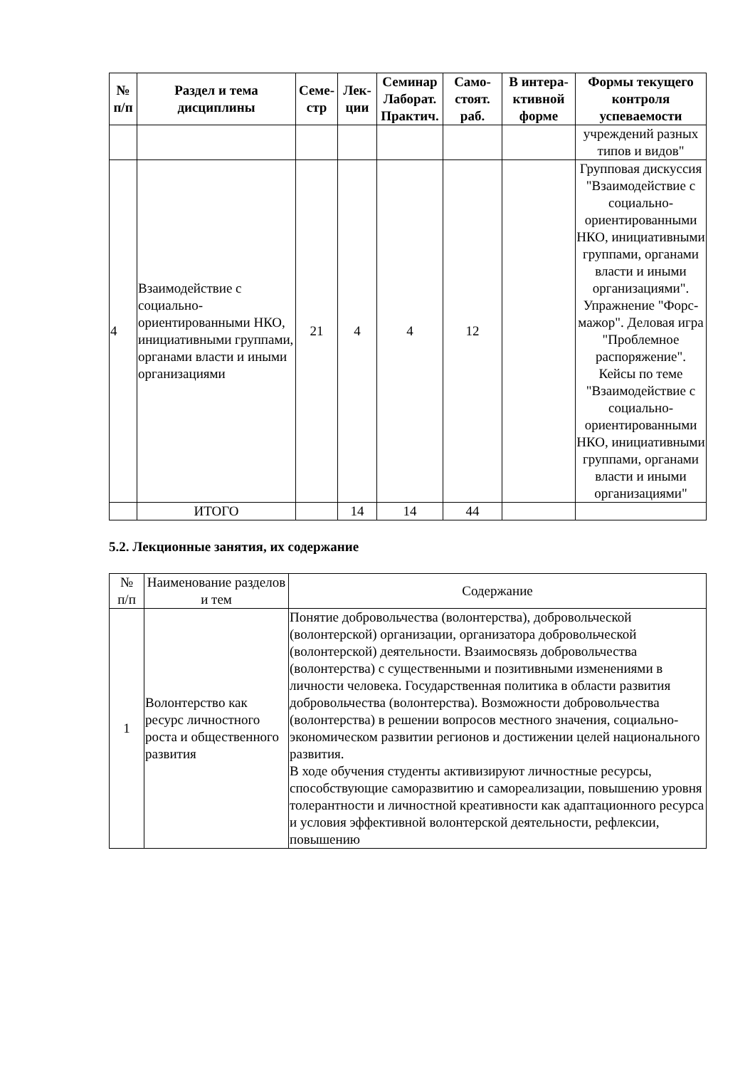| № п/п | Раздел и тема дисциплины | Семе- стр | Лек- ции | Семинар Лаборат. Практич. | Само- стоят. раб. | В интера- ктивной форме | Формы текущего контроля успеваемости |
| --- | --- | --- | --- | --- | --- | --- | --- |
| | | | | | | | учреждений разных типов и видов" |
| 4 | Взаимодействие с социально-ориентированными НКО, инициативными группами, органами власти и иными организациями | 21 | 4 | 4 | 12 | | Групповая дискуссия "Взаимодействие с социально-ориентированными НКО, инициативными группами, органами власти и иными организациями". Упражнение "Форс-мажор". Деловая игра "Проблемное распоряжение". Кейсы по теме "Взаимодействие с социально-ориентированными НКО, инициативными группами, органами власти и иными организациями" |
| | ИТОГО | | 14 | 14 | 44 | | |
5.2. Лекционные занятия, их содержание
| № п/п | Наименование разделов и тем | Содержание |
| 1 | Волонтерство как ресурс личностного роста и общественного развития | Понятие добровольчества (волонтерства), добровольческой (волонтерской) организации, организатора добровольческой (волонтерской) деятельности. Взаимосвязь добровольчества (волонтерства) с существенными и позитивными изменениями в личности человека. Государственная политика в области развития добровольчества (волонтерства). Возможности добровольчества (волонтерства) в решении вопросов местного значения, социально-экономическом развитии регионов и достижении целей национального развития. В ходе обучения студенты активизируют личностные ресурсы, способствующие саморазвитию и самореализации, повышению уровня толерантности и личностной креативности как адаптационного ресурса и условия эффективной волонтерской деятельности, рефлексии, повышению |